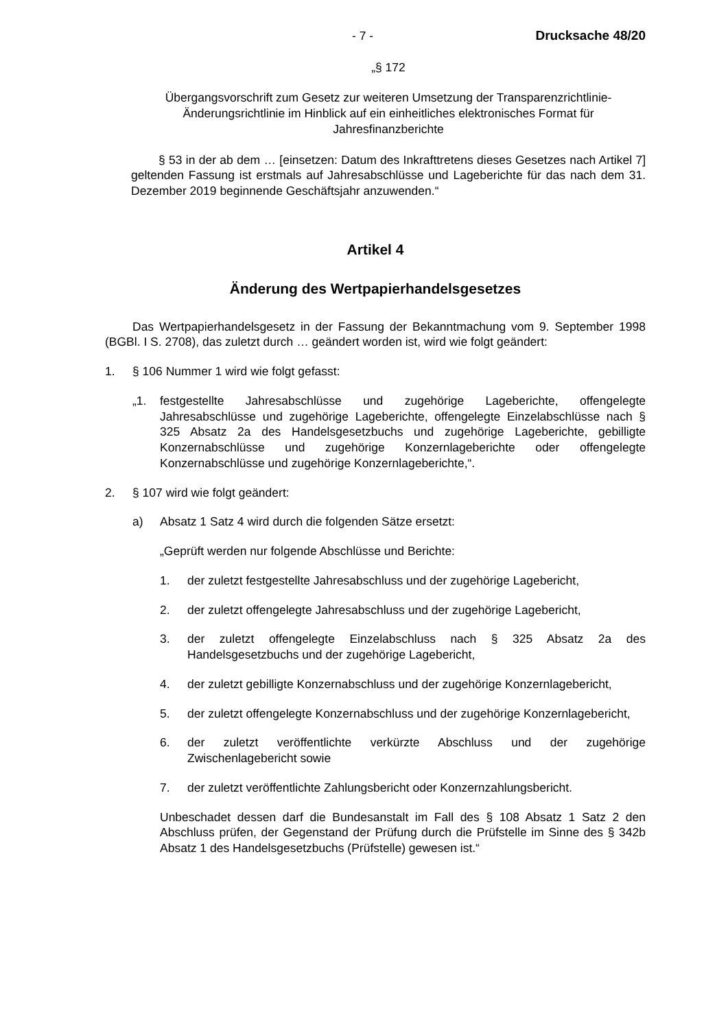- 7 - Drucksache 48/20
„§ 172
Übergangsvorschrift zum Gesetz zur weiteren Umsetzung der Transparenzrichtlinie-Änderungsrichtlinie im Hinblick auf ein einheitliches elektronisches Format für Jahresfinanzberichte
§ 53 in der ab dem … [einsetzen: Datum des Inkrafttretens dieses Gesetzes nach Artikel 7] geltenden Fassung ist erstmals auf Jahresabschlüsse und Lageberichte für das nach dem 31. Dezember 2019 beginnende Geschäftsjahr anzuwenden.“
Artikel 4
Änderung des Wertpapierhandelsgesetzes
Das Wertpapierhandelsgesetz in der Fassung der Bekanntmachung vom 9. September 1998 (BGBl. I S. 2708), das zuletzt durch … geändert worden ist, wird wie folgt geändert:
1. § 106 Nummer 1 wird wie folgt gefasst:
„1. festgestellte Jahresabschlüsse und zugehörige Lageberichte, offengelegte Jahresabschlüsse und zugehörige Lageberichte, offengelegte Einzelabschlüsse nach § 325 Absatz 2a des Handelsgesetzbuchs und zugehörige Lageberichte, gebilligte Konzernabschlüsse und zugehörige Konzernlageberichte oder offengelegte Konzernabschlüsse und zugehörige Konzernlageberichte,“.
2. § 107 wird wie folgt geändert:
a) Absatz 1 Satz 4 wird durch die folgenden Sätze ersetzt:
„Geprüft werden nur folgende Abschlüsse und Berichte:
1. der zuletzt festgestellte Jahresabschluss und der zugehörige Lagebericht,
2. der zuletzt offengelegte Jahresabschluss und der zugehörige Lagebericht,
3. der zuletzt offengelegte Einzelabschluss nach § 325 Absatz 2a des Handelsgesetzbuchs und der zugehörige Lagebericht,
4. der zuletzt gebilligte Konzernabschluss und der zugehörige Konzernlagebericht,
5. der zuletzt offengelegte Konzernabschluss und der zugehörige Konzernlagebericht,
6. der zuletzt veröffentlichte verkürzte Abschluss und der zugehörige Zwischenlagebericht sowie
7. der zuletzt veröffentlichte Zahlungsbericht oder Konzernzahlungsbericht.
Unbeschadet dessen darf die Bundesanstalt im Fall des § 108 Absatz 1 Satz 2 den Abschluss prüfen, der Gegenstand der Prüfung durch die Prüfstelle im Sinne des § 342b Absatz 1 des Handelsgesetzbuchs (Prüfstelle) gewesen ist.“